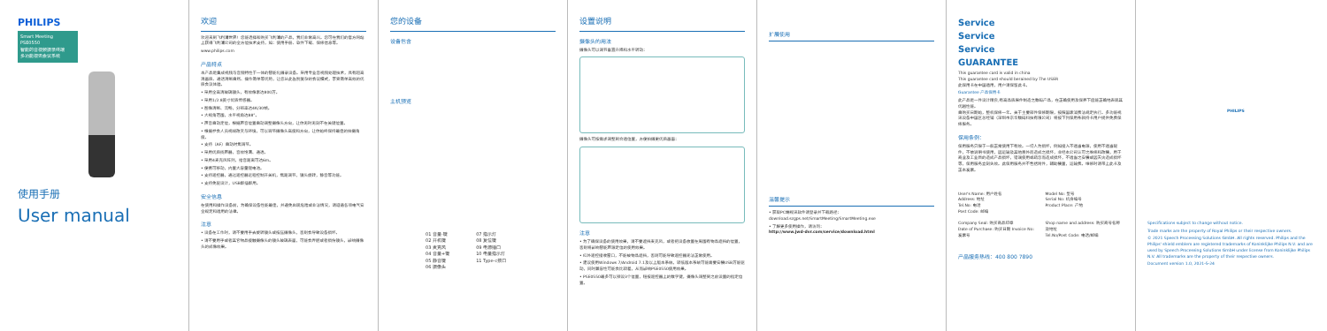PHILIPS
Smart Meeting
PSE0550
智能的音视频摄录终端
多功能视讯会议系统
使用手册
User manual
欢迎
欢迎来到飞利浦世界！您能选择和购买飞利浦的产品，我们非常高兴。您可在我们的官方网站上获得飞利浦公司的全方位技术支持，如：使用手册、软件下载、保修信息等。
www.philips.com
产品特点
本产品是集成视频与音频特性于一体的智能化摄录设备。采用专业音视频处理技术，具有超高清画质、通话清晰自然、操作简单等优势，让您从此告别复杂的会议模式，享受简单高效的优质会议体验。
• 采用全高清玻璃镜头，有效像素达800万。
• 采用1/2.8英寸优质传感器。
• 图像清晰、流畅，分辨率达4K/30帧。
• 大视角范围，水平视角达88°。
• 声音自动定位，根据声音位置自动调整摄像头方向，让你无时无刻不在关键位置。
• 根据参会人员视线改变与环境，可以调节摄像头高度和方向，让你始终保持最佳的拍摄角度。
• 支持（AF）自动对焦调节。
• 采用优质扬声器，音效饱满、通透。
• 采用4麦克风阵列，拾音距离可达6m。
• 便携可移动，内置大容量锂电池。
• 支持遥控器，通过遥控器远程控制开关机，焦距调节，镜头旋转，静音等功能。
• 支持免驱设计，USB即插即用。
安全信息
在使用和操作设备前，为确保设备性能最佳，并避免出现危险或非法情况，请遵循各项电气安全规定和适用的法律。
注意
• 设备在工作时，请不要用手去旋转镜头或按压摄像头，否则会导致设备损坏。
• 请不要用手或者其它物品接触摄像头的镜头玻璃表面，可能会弄脏或者损伤镜头，影响摄像头的成像效果。
您的设备
设备包含
主机预览
01 音量-键
02 开机键
03 麦克风
04 音量+键
05 静音键
06 摄像头
07 指示灯
08 复位键
09 电源插口
10 电量指示灯
11 Type-c接口
设置说明
摄像头的用法
摄像头可以调节垂直升降和水平转动：
摄像头可按需求调整到合适位置，方便拍摄更优质画面：
注意
• 为了确保设备的使用效果，请不要遮挡麦克风，或者把设备放置在周围有物品遮挡的位置，否则将影响智能声源定位的使用效果。
• 红外遥控接收窗口，不能被物品遮挡，否则可能导致遥控器无法正常使用。
• 建议使用Windows 7/Android 7.1及以上版本系统，较低版本系统可能需要安装USB万能驱动，同时兼容性可能会比较差，从而影响PSE0550使用效果。
• PSE0550最多可以预设3个位置，短按遥控器上的数字键，摄像头调整到之前设置的指定位置。
扩展使用
温馨提示
• 获取PC端视讯软件请登录并下载路径：
download.szgps.net/SmartMeeting/SmartMeeting.exe
• 了解更多使用操作，请访问：
http://www.jwd-dvr.com/service/download.html
Service
Service
Service
GUARANTEE
This guarantee card is valid in china
This guarantee card should berained by The USER
此保用卡在中国适用，用户请保留此卡。
Guarantee 产品保用卡
此产品是一件设计精良,有高品质原件制造之数码产品，在正确使用及保养下应能正确地表现其优越性能。
自购买日期始，整机保修一年。关于主要部件保修期限，按照国家消费法规定执行。多功能视讯设备中国区总经销（深圳市京华数码科技有限公司）将按下列保用条款持卡用户提供免费保修服务。
保用条例：
保用服务只限于一般正常使用下有效。一切人为损坏，例如接入不适当电源，使用不适当配件，不依说明书使用，因运输及其他意外而造成之损坏，非经本公司认可之维修和改装，用于商业及工业目的造成产品损坏，错误使用或疏忽而造成损坏，不适当之安装或因天灾造成损坏等，保用服务立刻失效。此保用服务并不包括附件，辅助装置，运输费。维修时请带上此卡及正本发票。
User's Name: 用户姓名
Address: 地址
Tel.No: 电话
Post Code: 邮编
Company Seal: 购买商品印章
Date of Purchase: 购买日期 Invoice No: 发票号
Model No: 型号
Serial No: 机身编号
Product Place: 产地
Shop name and address: 购买商号名称及地址
Tel.No/Post Code: 电话/邮编
产品服务热线：400 800 7890
PHILIPS
Specifications subject to change without notice.
Trade marks are the property of Royal Philips or their respective owners.
© 2021 Speech Processing Solutions GmbH. All rights reserved. Philips and the Philips' shield emblem are registered trademarks of Koninklijke Philips N.V. and are used by Speech Processing Solutions GmbH under license from Koninklijke Philips N.V. All trademarks are the property of their respective owners.
Document version 1.0, 2021-5-24